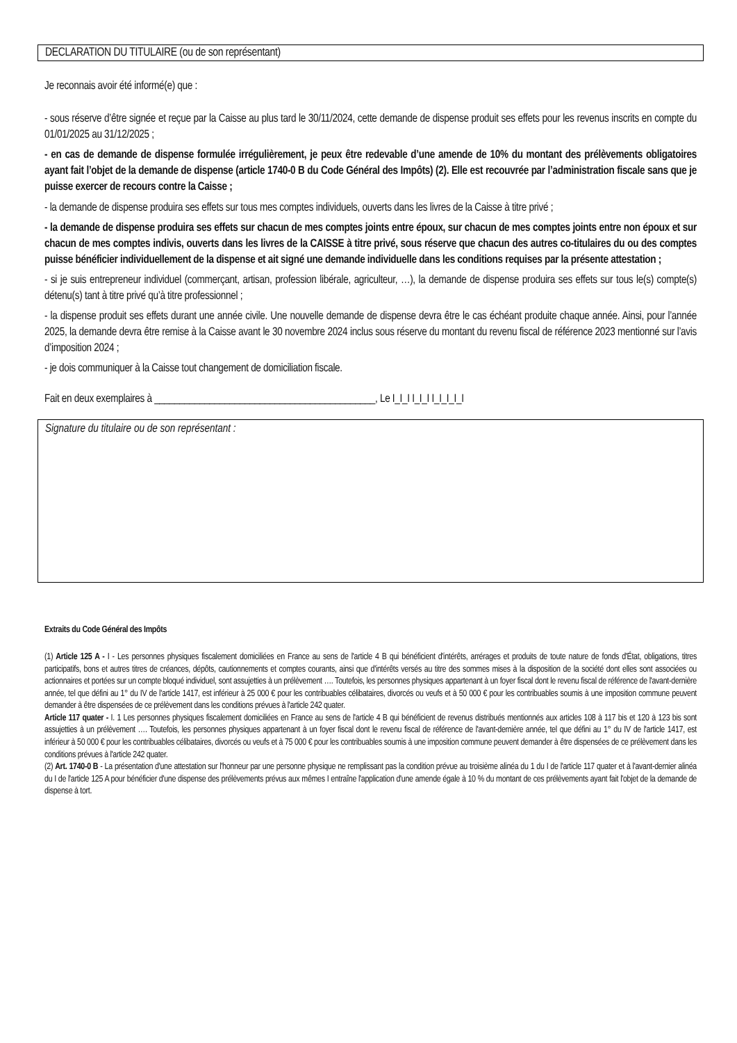DECLARATION DU TITULAIRE (ou de son représentant)
Je reconnais avoir été informé(e) que :
- sous réserve d’être signée et reçue par la Caisse au plus tard le 30/11/2024, cette demande de dispense produit ses effets pour les revenus inscrits en compte du 01/01/2025 au 31/12/2025 ;
- en cas de demande de dispense formulée irrégulièrement, je peux être redevable d’une amende de 10% du montant des prélèvements obligatoires ayant fait l’objet de la demande de dispense (article 1740-0 B du Code Général des Impôts) (2). Elle est recouvrée par l’administration fiscale sans que je puisse exercer de recours contre la Caisse ;
- la demande de dispense produira ses effets sur tous mes comptes individuels, ouverts dans les livres de la Caisse à titre privé ;
- la demande de dispense produira ses effets sur chacun de mes comptes joints entre époux, sur chacun de mes comptes joints entre non époux et sur chacun de mes comptes indivis, ouverts dans les livres de la CAISSE à titre privé, sous réserve que chacun des autres co-titulaires du ou des comptes puisse bénéficier individuellement de la dispense et ait signé une demande individuelle dans les conditions requises par la présente attestation ;
- si je suis entrepreneur individuel (commerçant, artisan, profession libérale, agriculteur, …), la demande de dispense produira ses effets sur tous le(s) compte(s) détenu(s) tant à titre privé qu’à titre professionnel ;
- la dispense produit ses effets durant une année civile. Une nouvelle demande de dispense devra être le cas échéant produite chaque année. Ainsi, pour l’année 2025, la demande devra être remise à la Caisse avant le 30 novembre 2024 inclus sous réserve du montant du revenu fiscal de référence 2023 mentionné sur l’avis d’imposition 2024 ;
- je dois communiquer à la Caisse tout changement de domiciliation fiscale.
Fait en deux exemplaires à ____________________________________________, Le I_I_I I_I_I I_I_I_I_I
Signature du titulaire ou de son représentant :
Extraits du Code Général des Impôts
(1) Article 125 A - I - Les personnes physiques fiscalement domiciliées en France au sens de l'article 4 B qui bénéficient d'intérêts, arrérages et produits de toute nature de fonds d'État, obligations, titres participatifs, bons et autres titres de créances, dépôts, cautionnements et comptes courants, ainsi que d'intérêts versés au titre des sommes mises à la disposition de la société dont elles sont associées ou actionnaires et portées sur un compte bloqué individuel, sont assujetties à un prélèvement …. Toutefois, les personnes physiques appartenant à un foyer fiscal dont le revenu fiscal de référence de l'avant-dernière année, tel que défini au 1° du IV de l'article 1417, est inférieur à 25 000 € pour les contribuables célibataires, divorcés ou veufs et à 50 000 € pour les contribuables soumis à une imposition commune peuvent demander à être dispensées de ce prélèvement dans les conditions prévues à l'article 242 quater.
Article 117 quater - I. 1 Les personnes physiques fiscalement domiciliées en France au sens de l'article 4 B qui bénéficient de revenus distribués mentionnés aux articles 108 à 117 bis et 120 à 123 bis sont assujetties à un prélèvement …. Toutefois, les personnes physiques appartenant à un foyer fiscal dont le revenu fiscal de référence de l'avant-dernière année, tel que défini au 1° du IV de l'article 1417, est inférieur à 50 000 € pour les contribuables célibataires, divorcés ou veufs et à 75 000 € pour les contribuables soumis à une imposition commune peuvent demander à être dispensées de ce prélèvement dans les conditions prévues à l'article 242 quater.
(2) Art. 1740-0 B - La présentation d'une attestation sur l'honneur par une personne physique ne remplissant pas la condition prévue au troisième alinéa du 1 du I de l'article 117 quater et à l'avant-dernier alinéa du I de l'article 125 A pour bénéficier d'une dispense des prélèvements prévus aux mêmes I entraîne l'application d'une amende égale à 10 % du montant de ces prélèvements ayant fait l'objet de la demande de dispense à tort.